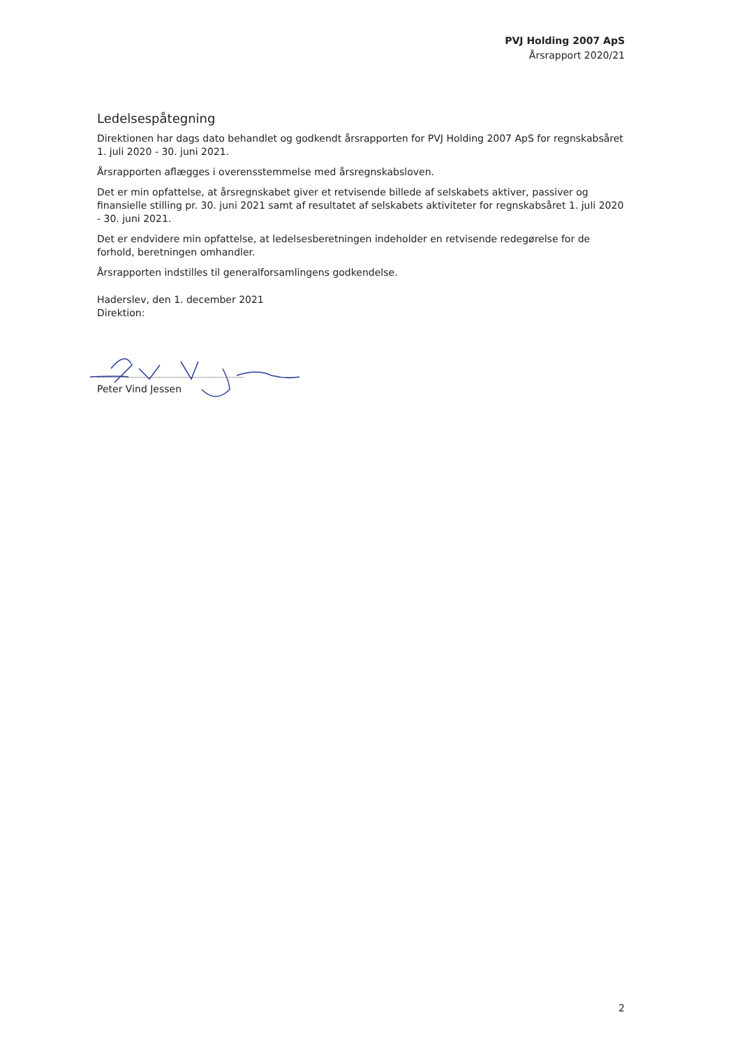PVJ Holding 2007 ApS
Årsrapport 2020/21
Ledelsespåtegning
Direktionen har dags dato behandlet og godkendt årsrapporten for PVJ Holding 2007 ApS for regnskabsåret 1. juli 2020 - 30. juni 2021.
Årsrapporten aflægges i overensstemmelse med årsregnskabsloven.
Det er min opfattelse, at årsregnskabet giver et retvisende billede af selskabets aktiver, passiver og finansielle stilling pr. 30. juni 2021 samt af resultatet af selskabets aktiviteter for regnskabsåret 1. juli 2020 - 30. juni 2021.
Det er endvidere min opfattelse, at ledelsesberetningen indeholder en retvisende redegørelse for de forhold, beretningen omhandler.
Årsrapporten indstilles til generalforsamlingens godkendelse.
Haderslev, den 1. december 2021
Direktion:
Peter Vind Jessen
2